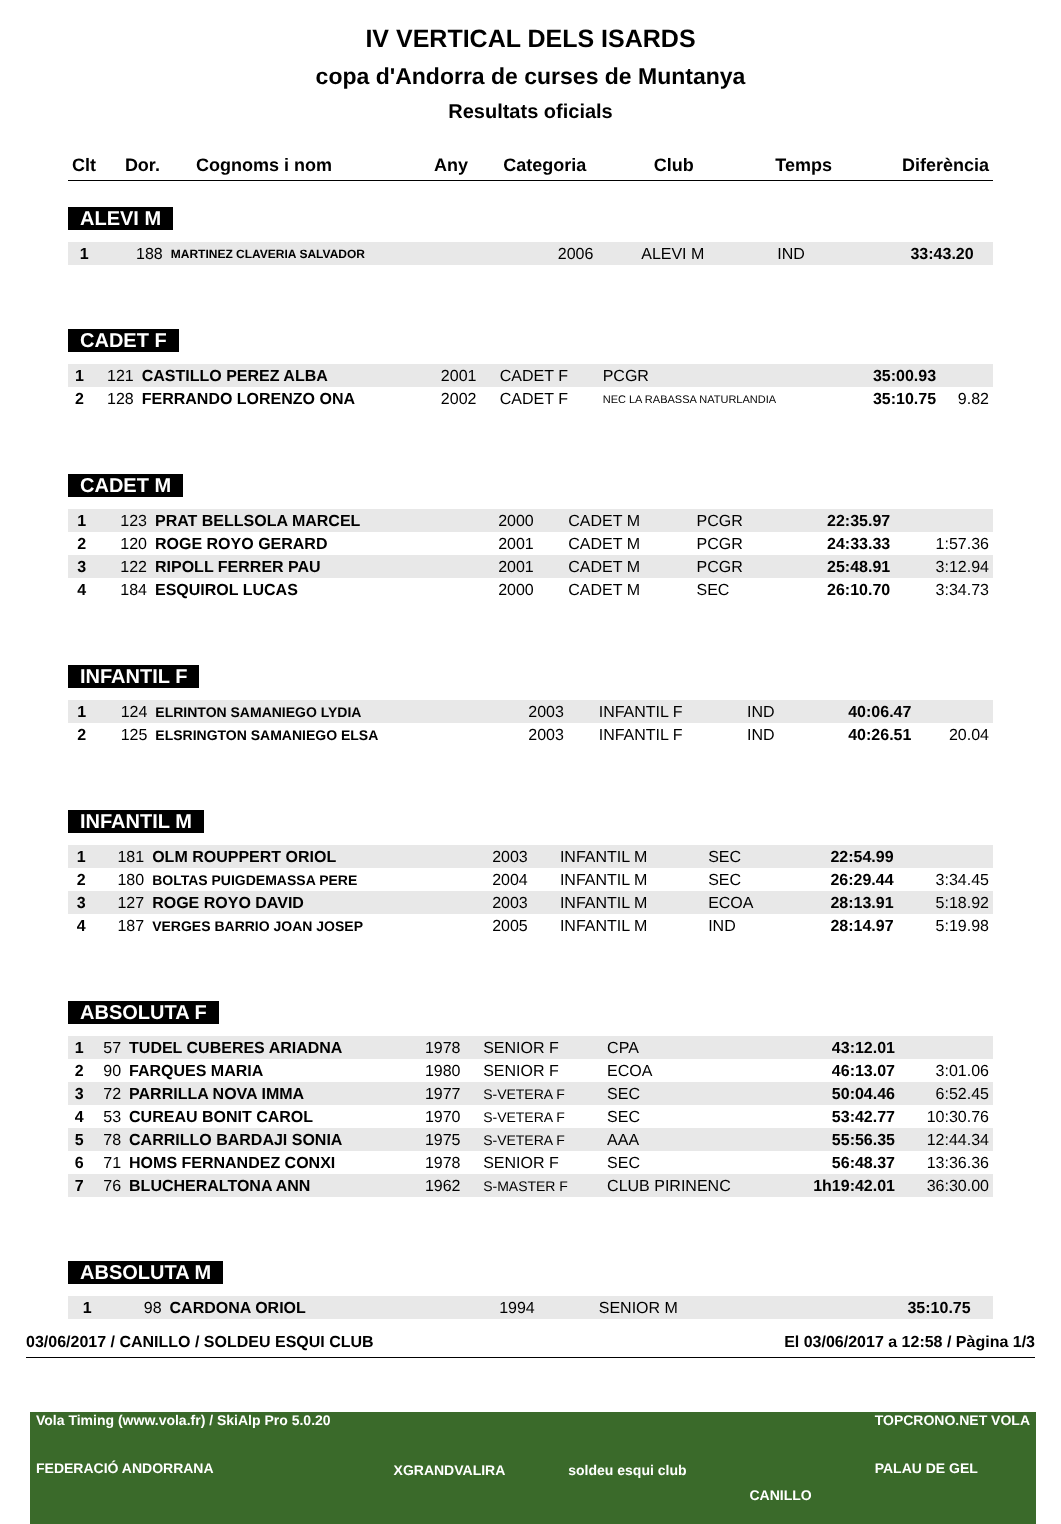IV VERTICAL DELS ISARDS
copa d'Andorra de curses de Muntanya
Resultats oficials
| Clt | Dor. | Cognoms i nom | Any | Categoria | Club | Temps | Diferència |
| --- | --- | --- | --- | --- | --- | --- | --- |
ALEVI M
| 1 | 188 | MARTINEZ CLAVERIA SALVADOR | 2006 | ALEVI M | IND | 33:43.20 | |
CADET F
| 1 | 121 | CASTILLO PEREZ ALBA | 2001 | CADET F | PCGR | 35:00.93 | |
| 2 | 128 | FERRANDO LORENZO ONA | 2002 | CADET F | NEC LA RABASSA NATURLANDIA | 35:10.75 | 9.82 |
CADET M
| 1 | 123 | PRAT BELLSOLA MARCEL | 2000 | CADET M | PCGR | 22:35.97 | |
| 2 | 120 | ROGE ROYO GERARD | 2001 | CADET M | PCGR | 24:33.33 | 1:57.36 |
| 3 | 122 | RIPOLL FERRER PAU | 2001 | CADET M | PCGR | 25:48.91 | 3:12.94 |
| 4 | 184 | ESQUIROL LUCAS | 2000 | CADET M | SEC | 26:10.70 | 3:34.73 |
INFANTIL F
| 1 | 124 | ELRINTON SAMANIEGO LYDIA | 2003 | INFANTIL F | IND | 40:06.47 | |
| 2 | 125 | ELSRINGTON SAMANIEGO ELSA | 2003 | INFANTIL F | IND | 40:26.51 | 20.04 |
INFANTIL M
| 1 | 181 | OLM ROUPPERT ORIOL | 2003 | INFANTIL M | SEC | 22:54.99 | |
| 2 | 180 | BOLTAS PUIGDEMASSA PERE | 2004 | INFANTIL M | SEC | 26:29.44 | 3:34.45 |
| 3 | 127 | ROGE ROYO DAVID | 2003 | INFANTIL M | ECOA | 28:13.91 | 5:18.92 |
| 4 | 187 | VERGES BARRIO JOAN JOSEP | 2005 | INFANTIL M | IND | 28:14.97 | 5:19.98 |
ABSOLUTA F
| 1 | 57 | TUDEL CUBERES ARIADNA | 1978 | SENIOR F | CPA | 43:12.01 | |
| 2 | 90 | FARQUES MARIA | 1980 | SENIOR F | ECOA | 46:13.07 | 3:01.06 |
| 3 | 72 | PARRILLA NOVA IMMA | 1977 | S-VETERA F | SEC | 50:04.46 | 6:52.45 |
| 4 | 53 | CUREAU BONIT CAROL | 1970 | S-VETERA F | SEC | 53:42.77 | 10:30.76 |
| 5 | 78 | CARRILLO BARDAJI SONIA | 1975 | S-VETERA F | AAA | 55:56.35 | 12:44.34 |
| 6 | 71 | HOMS FERNANDEZ CONXI | 1978 | SENIOR F | SEC | 56:48.37 | 13:36.36 |
| 7 | 76 | BLUCHERALTONA ANN | 1962 | S-MASTER F | CLUB PIRINENC | 1h19:42.01 | 36:30.00 |
ABSOLUTA M
| 1 | 98 | CARDONA ORIOL | 1994 | SENIOR M | | 35:10.75 | |
03/06/2017 / CANILLO / SOLDEU ESQUI CLUB El 03/06/2017 a 12:58 / Pàgina 1/3
Vola Timing (www.vola.fr) / SkiAlp Pro 5.0.20
FEDERACIÓ ANDORRANA XGRANDVALIRA soldeu esqui club CANILLO TOPCRONO.NET VOLA
PALAU DE GEL